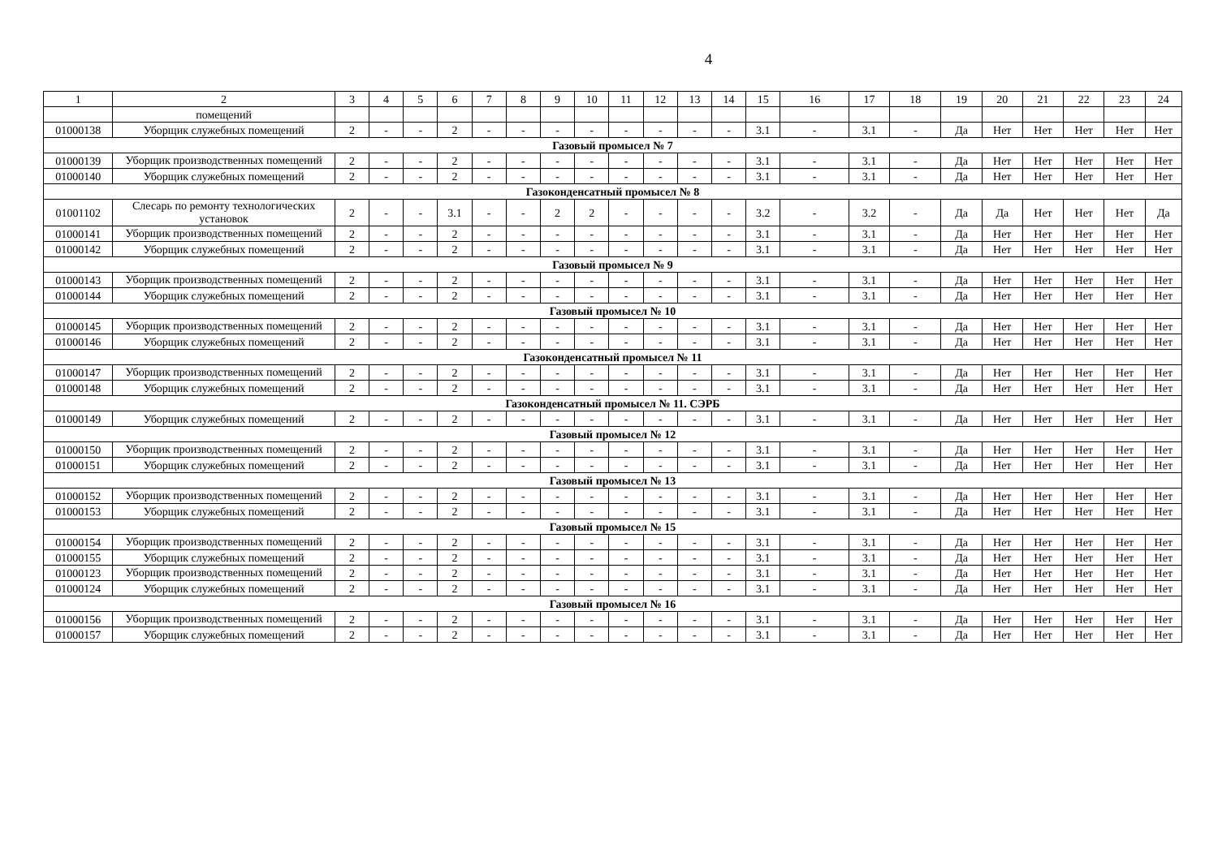4
| 1 | 2 | 3 | 4 | 5 | 6 | 7 | 8 | 9 | 10 | 11 | 12 | 13 | 14 | 15 | 16 | 17 | 18 | 19 | 20 | 21 | 22 | 23 | 24 |
| | помещений | | | | | | | | | | | | | | | | | | | | | | |
| 01000138 | Уборщик служебных помещений | 2 | - | - | 2 | - | - | - | - | - | - | - | - | 3.1 | - | 3.1 | - | Да | Нет | Нет | Нет | Нет | Нет |
| Газовый промысел № 7 | | | | | | | | | | | | | | | | | | | | | | | |
| 01000139 | Уборщик производственных помещений | 2 | - | - | 2 | - | - | - | - | - | - | - | - | 3.1 | - | 3.1 | - | Да | Нет | Нет | Нет | Нет | Нет |
| 01000140 | Уборщик служебных помещений | 2 | - | - | 2 | - | - | - | - | - | - | - | - | 3.1 | - | 3.1 | - | Да | Нет | Нет | Нет | Нет | Нет |
| Газоконденсатный промысел № 8 | | | | | | | | | | | | | | | | | | | | | | | |
| 01001102 | Слесарь по ремонту технологических установок | 2 | - | - | 3.1 | - | - | 2 | 2 | - | - | - | - | 3.2 | - | 3.2 | - | Да | Да | Нет | Нет | Нет | Да |
| 01000141 | Уборщик производственных помещений | 2 | - | - | 2 | - | - | - | - | - | - | - | - | 3.1 | - | 3.1 | - | Да | Нет | Нет | Нет | Нет | Нет |
| 01000142 | Уборщик служебных помещений | 2 | - | - | 2 | - | - | - | - | - | - | - | - | 3.1 | - | 3.1 | - | Да | Нет | Нет | Нет | Нет | Нет |
| Газовый промысел № 9 | | | | | | | | | | | | | | | | | | | | | | | |
| 01000143 | Уборщик производственных помещений | 2 | - | - | 2 | - | - | - | - | - | - | - | - | 3.1 | - | 3.1 | - | Да | Нет | Нет | Нет | Нет | Нет |
| 01000144 | Уборщик служебных помещений | 2 | - | - | 2 | - | - | - | - | - | - | - | - | 3.1 | - | 3.1 | - | Да | Нет | Нет | Нет | Нет | Нет |
| Газовый промысел № 10 | | | | | | | | | | | | | | | | | | | | | | | |
| 01000145 | Уборщик производственных помещений | 2 | - | - | 2 | - | - | - | - | - | - | - | - | 3.1 | - | 3.1 | - | Да | Нет | Нет | Нет | Нет | Нет |
| 01000146 | Уборщик служебных помещений | 2 | - | - | 2 | - | - | - | - | - | - | - | - | 3.1 | - | 3.1 | - | Да | Нет | Нет | Нет | Нет | Нет |
| Газоконденсатный промысел № 11 | | | | | | | | | | | | | | | | | | | | | | | |
| 01000147 | Уборщик производственных помещений | 2 | - | - | 2 | - | - | - | - | - | - | - | - | 3.1 | - | 3.1 | - | Да | Нет | Нет | Нет | Нет | Нет |
| 01000148 | Уборщик служебных помещений | 2 | - | - | 2 | - | - | - | - | - | - | - | - | 3.1 | - | 3.1 | - | Да | Нет | Нет | Нет | Нет | Нет |
| Газоконденсатный промысел № 11. СЭРБ | | | | | | | | | | | | | | | | | | | | | | | |
| 01000149 | Уборщик служебных помещений | 2 | - | - | 2 | - | - | - | - | - | - | - | - | 3.1 | - | 3.1 | - | Да | Нет | Нет | Нет | Нет | Нет |
| Газовый промысел № 12 | | | | | | | | | | | | | | | | | | | | | | | |
| 01000150 | Уборщик производственных помещений | 2 | - | - | 2 | - | - | - | - | - | - | - | - | 3.1 | - | 3.1 | - | Да | Нет | Нет | Нет | Нет | Нет |
| 01000151 | Уборщик служебных помещений | 2 | - | - | 2 | - | - | - | - | - | - | - | - | 3.1 | - | 3.1 | - | Да | Нет | Нет | Нет | Нет | Нет |
| Газовый промысел № 13 | | | | | | | | | | | | | | | | | | | | | | | |
| 01000152 | Уборщик производственных помещений | 2 | - | - | 2 | - | - | - | - | - | - | - | - | 3.1 | - | 3.1 | - | Да | Нет | Нет | Нет | Нет | Нет |
| 01000153 | Уборщик служебных помещений | 2 | - | - | 2 | - | - | - | - | - | - | - | - | 3.1 | - | 3.1 | - | Да | Нет | Нет | Нет | Нет | Нет |
| Газовый промысел № 15 | | | | | | | | | | | | | | | | | | | | | | | |
| 01000154 | Уборщик производственных помещений | 2 | - | - | 2 | - | - | - | - | - | - | - | - | 3.1 | - | 3.1 | - | Да | Нет | Нет | Нет | Нет | Нет |
| 01000155 | Уборщик служебных помещений | 2 | - | - | 2 | - | - | - | - | - | - | - | - | 3.1 | - | 3.1 | - | Да | Нет | Нет | Нет | Нет | Нет |
| 01000123 | Уборщик производственных помещений | 2 | - | - | 2 | - | - | - | - | - | - | - | - | 3.1 | - | 3.1 | - | Да | Нет | Нет | Нет | Нет | Нет |
| 01000124 | Уборщик служебных помещений | 2 | - | - | 2 | - | - | - | - | - | - | - | - | 3.1 | - | 3.1 | - | Да | Нет | Нет | Нет | Нет | Нет |
| Газовый промысел № 16 | | | | | | | | | | | | | | | | | | | | | | | |
| 01000156 | Уборщик производственных помещений | 2 | - | - | 2 | - | - | - | - | - | - | - | - | 3.1 | - | 3.1 | - | Да | Нет | Нет | Нет | Нет | Нет |
| 01000157 | Уборщик служебных помещений | 2 | - | - | 2 | - | - | - | - | - | - | - | - | 3.1 | - | 3.1 | - | Да | Нет | Нет | Нет | Нет | Нет |